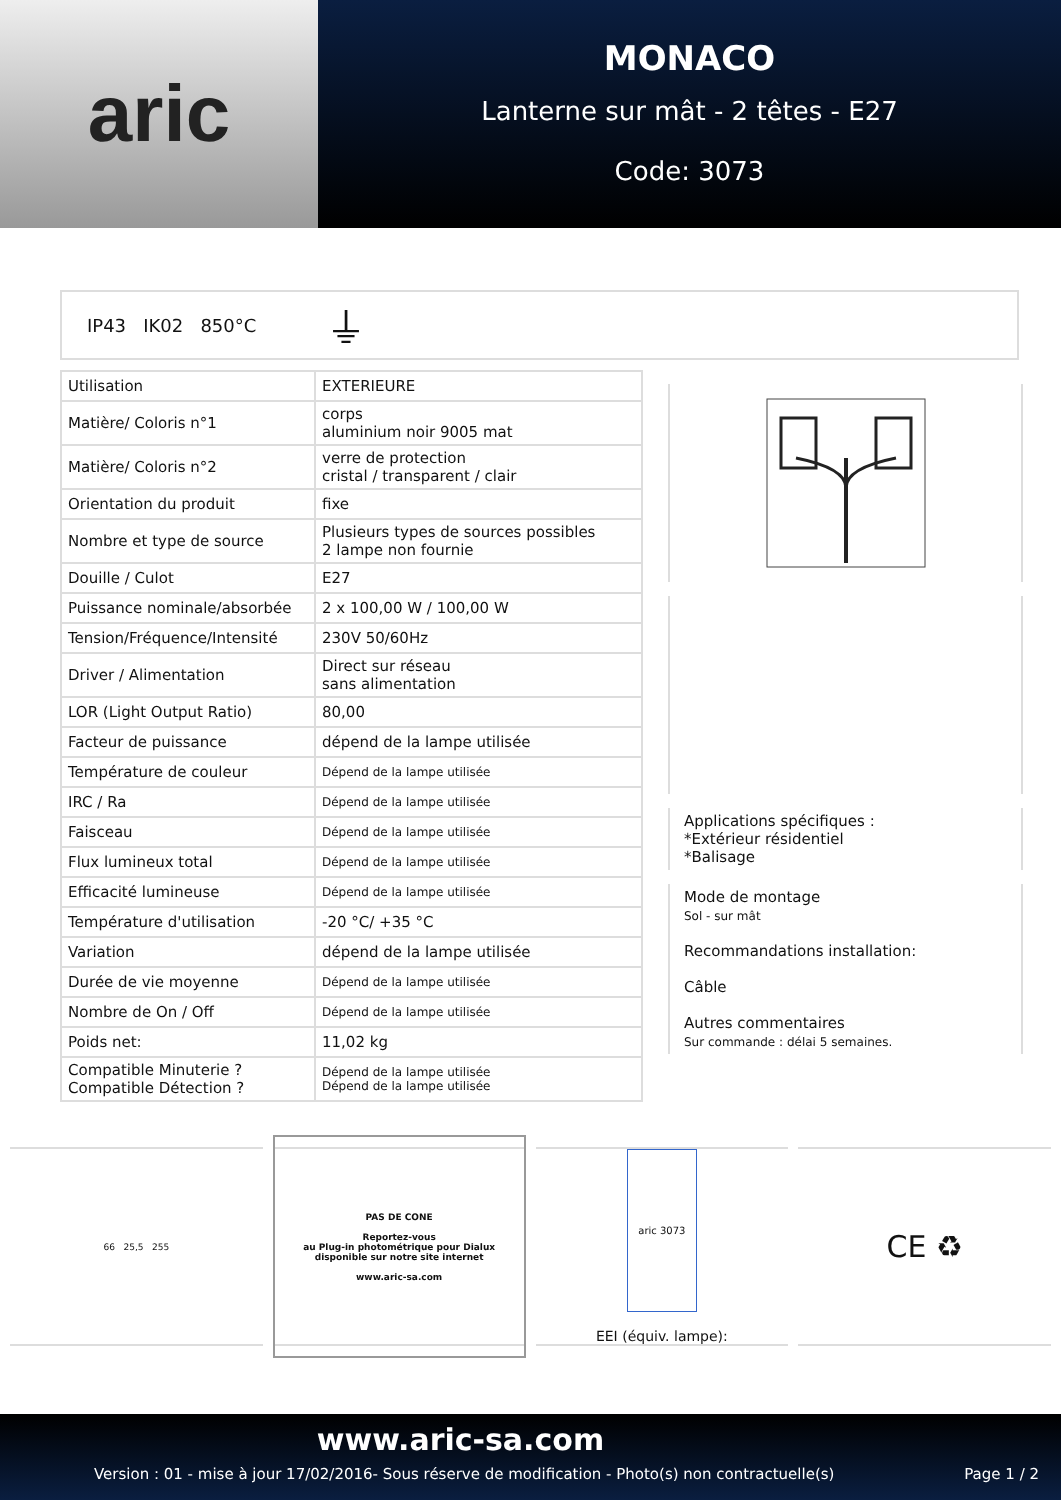aric
MONACO
Lanterne sur mât - 2 têtes - E27
Code: 3073
IP43 IK02 850°C ⏚
| Utilisation | EXTERIEURE |
| Matière/ Coloris n°1 | corps aluminium noir 9005 mat |
| Matière/ Coloris n°2 | verre de protection cristal / transparent / clair |
| Orientation du produit | fixe |
| Nombre et type de source | Plusieurs types de sources possibles 2 lampe non fournie |
| Douille / Culot | E27 |
| Puissance nominale/absorbée | 2 x 100,00 W / 100,00 W |
| Tension/Fréquence/Intensité | 230V 50/60Hz |
| Driver / Alimentation | Direct sur réseau sans alimentation |
| LOR (Light Output Ratio) | 80,00 |
| Facteur de puissance | dépend de la lampe utilisée |
| Température de couleur | Dépend de la lampe utilisée |
| IRC / Ra | Dépend de la lampe utilisée |
| Faisceau | Dépend de la lampe utilisée |
| Flux lumineux total | Dépend de la lampe utilisée |
| Efficacité lumineuse | Dépend de la lampe utilisée |
| Température d'utilisation | -20 °C/ +35 °C |
| Variation | dépend de la lampe utilisée |
| Durée de vie moyenne | Dépend de la lampe utilisée |
| Nombre de On / Off | Dépend de la lampe utilisée |
| Poids net: | 11,02 kg |
| Compatible Minuterie ? Compatible Détection ? | Dépend de la lampe utilisée Dépend de la lampe utilisée |
Applications spécifiques :
*Extérieur résidentiel
*Balisage
Mode de montage
Sol - sur mât
Recommandations installation:
Câble
Autres commentaires
Sur commande : délai 5 semaines.
66 25,5 255
PAS DE CONE
Reportez-vous
au Plug-in photométrique pour Dialux
disponible sur notre site internet
www.aric-sa.com
aric 3073
EEI (équiv. lampe):
CE ♻
www.aric-sa.com
Version : 01 - mise à jour 17/02/2016- Sous réserve de modification - Photo(s) non contractuelle(s) Page 1 / 2